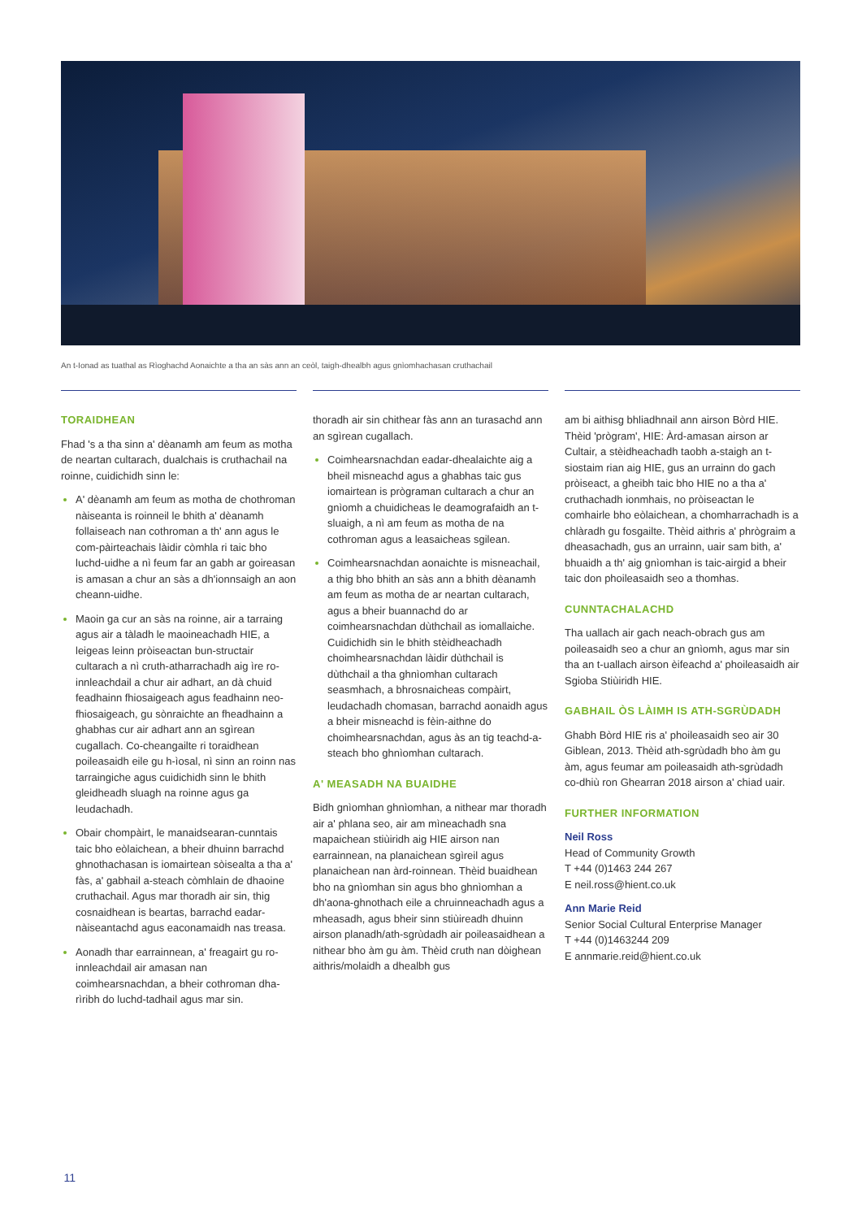An t-Ionad as tuathal as Rìoghachd Aonaichte a tha an sàs ann an ceòl, taigh-dhealbh agus gnìomhachasan cruthachail
TORAIDHEAN
Fhad 's a tha sinn a' dèanamh am feum as motha de neartan cultarach, dualchais is cruthachail na roinne, cuidichidh sinn le:
A' dèanamh am feum as motha de chothroman nàiseanta is roinneil le bhith a' dèanamh follaiseach nan cothroman a th' ann agus le com-pàirteachais làidir còmhla ri taic bho luchd-uidhe a nì feum far an gabh ar goireasan is amasan a chur an sàs a dh'ionnsaigh an aon cheann-uidhe.
Maoin ga cur an sàs na roinne, air a tarraing agus air a tàladh le maoineachadh HIE, a leigeas leinn pròiseactan bun-structair cultarach a nì cruth-atharrachadh aig ìre ro-innleachdail a chur air adhart, an dà chuid feadhainn fhiosaigeach agus feadhainn neo-fhiosaigeach, gu sònraichte an fheadhainn a ghabhas cur air adhart ann an sgìrean cugallach. Co-cheangailte ri toraidhean poileasaidh eile gu h-ìosal, nì sinn an roinn nas tarraingiche agus cuidichidh sinn le bhith gleidheadh sluagh na roinne agus ga leudachadh.
Obair chompàirt, le manaidsearan-cunntais taic bho eòlaichean, a bheir dhuinn barrachd ghnothachasan is iomairtean sòisealta a tha a' fàs, a' gabhail a-steach còmhlain de dhaoine cruthachail. Agus mar thoradh air sin, thig cosnaidhean is beartas, barrachd eadar-nàiseantachd agus eaconamaidh nas treasa.
Aonadh thar earrainnean, a' freagairt gu ro-innleachdail air amasan nan coimhearsnachdan, a bheir cothroman dha-rìribh do luchd-tadhail agus mar sin.
thoradh air sin chithear fàs ann an turasachd ann an sgìrean cugallach.
Coimhearsnachdan eadar-dhealaichte aig a bheil misneachd agus a ghabhas taic gus iomairtean is prògraman cultarach a chur an gnìomh a chuidicheas le deamografaidh an t-sluaigh, a nì am feum as motha de na cothroman agus a leasaicheas sgilean.
Coimhearsnachdan aonaichte is misneachail, a thig bho bhith an sàs ann a bhith dèanamh am feum as motha de ar neartan cultarach, agus a bheir buannachd do ar coimhearsnachdan dùthchail as iomallaiche. Cuidichidh sin le bhith stèidheachadh choimhearsnachdan làidir dùthchail is dùthchail a tha ghnìomhan cultarach seasmhach, a bhrosnaicheas compàirt, leudachadh chomasan, barrachd aonaidh agus a bheir misneachd is fèin-aithne do choimhearsnachdan, agus às an tig teachd-a-steach bho ghnìomhan cultarach.
A' MEASADH NA BUAIDHE
Bidh gnìomhan ghnìomhan, a nithear mar thoradh air a' phlana seo, air am mìneachadh sna mapaichean stiùiridh aig HIE airson nan earrainnean, na planaichean sgìreil agus planaichean nan àrd-roinnean. Thèid buaidhean bho na gnìomhan sin agus bho ghnìomhan a dh'aona-ghnothach eile a chruinneachadh agus a mheasadh, agus bheir sinn stiùireadh dhuinn airson planadh/ath-sgrùdadh air poileasaidhean a nithear bho àm gu àm. Thèid cruth nan dòighean aithris/molaidh a dhealbh gus
am bi aithisg bhliadhnail ann airson Bòrd HIE. Thèid 'prògram', HIE: Àrd-amasan airson ar Cultair, a stèidheachadh taobh a-staigh an t-siostaim rian aig HIE, gus an urrainn do gach pròiseact, a gheibh taic bho HIE no a tha a' cruthachadh ionmhais, no pròiseactan le comhairle bho eòlaichean, a chomharrachadh is a chlàradh gu fosgailte. Thèid aithris a' phrògraim a dheasachadh, gus an urrainn, uair sam bith, a' bhuaidh a th' aig gnìomhan is taic-airgid a bheir taic don phoileasaidh seo a thomhas.
CUNNTACHALACHD
Tha uallach air gach neach-obrach gus am poileasaidh seo a chur an gnìomh, agus mar sin tha an t-uallach airson èifeachd a' phoileasaidh air Sgioba Stiùiridh HIE.
GABHAIL ÒS LÀIMH IS ATH-SGRÙDADH
Ghabh Bòrd HIE ris a' phoileasaidh seo air 30 Giblean, 2013. Thèid ath-sgrùdadh bho àm gu àm, agus feumar am poileasaidh ath-sgrùdadh co-dhiù ron Ghearran 2018 airson a' chiad uair.
FURTHER INFORMATION
Neil Ross
Head of Community Growth
T +44 (0)1463 244 267
E neil.ross@hient.co.uk
Ann Marie Reid
Senior Social Cultural Enterprise Manager
T +44 (0)1463244 209
E annmarie.reid@hient.co.uk
11